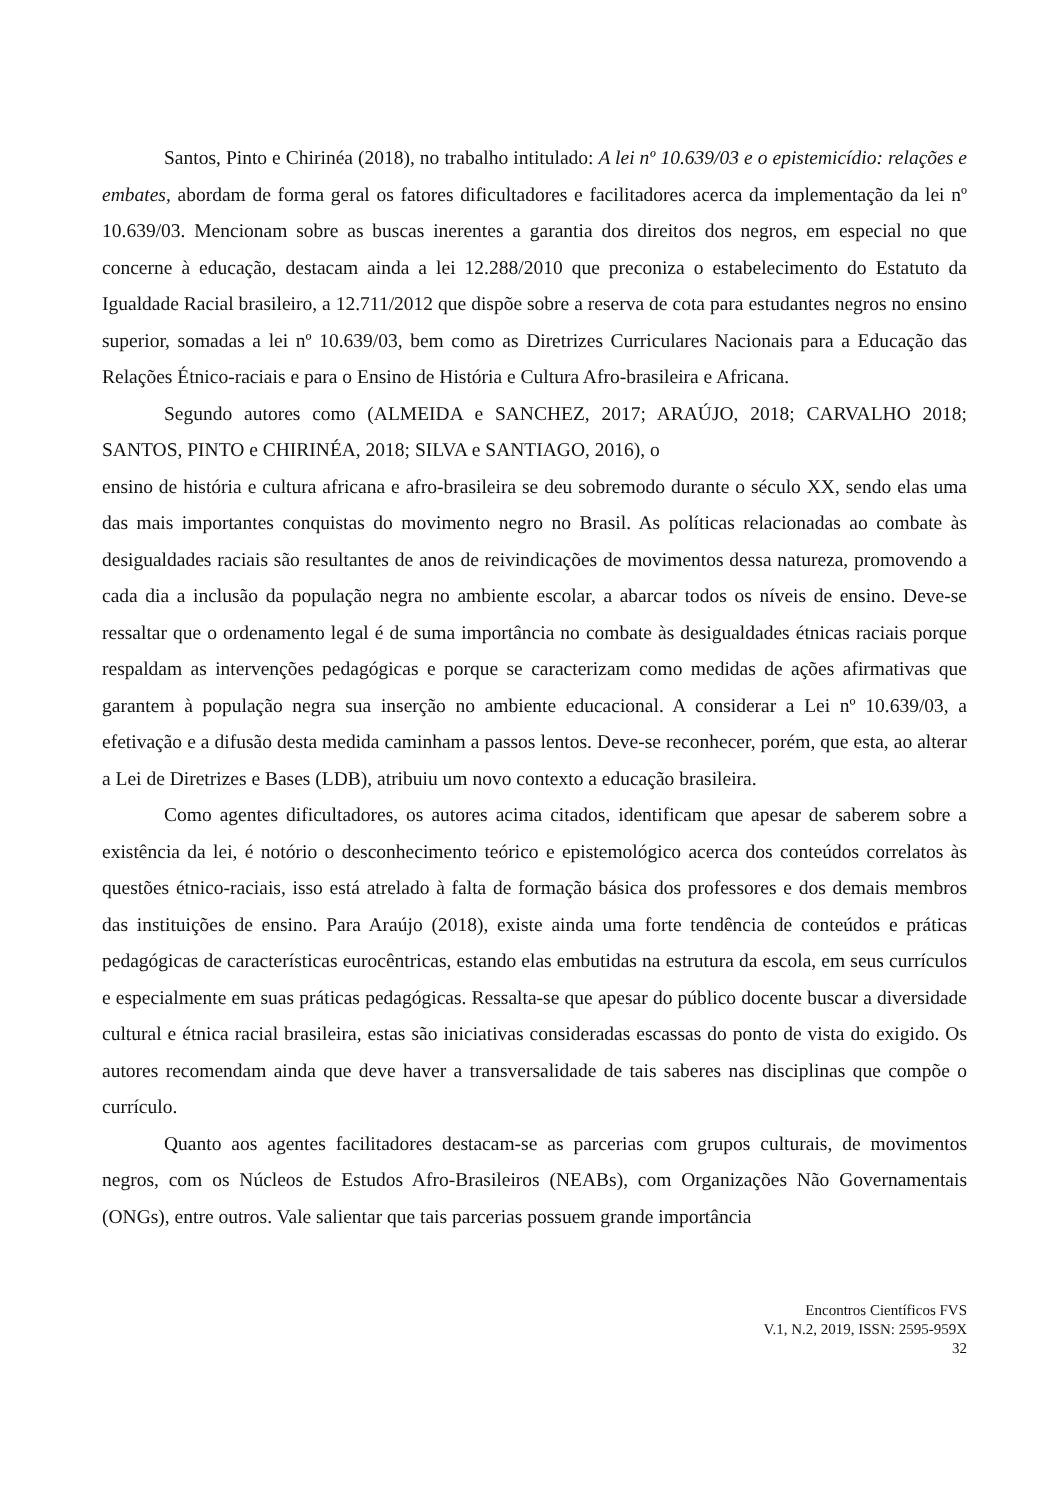Santos, Pinto e Chirinéa (2018), no trabalho intitulado: A lei nº 10.639/03 e o epistemicídio: relações e embates, abordam de forma geral os fatores dificultadores e facilitadores acerca da implementação da lei nº 10.639/03. Mencionam sobre as buscas inerentes a garantia dos direitos dos negros, em especial no que concerne à educação, destacam ainda a lei 12.288/2010 que preconiza o estabelecimento do Estatuto da Igualdade Racial brasileiro, a 12.711/2012 que dispõe sobre a reserva de cota para estudantes negros no ensino superior, somadas a lei nº 10.639/03, bem como as Diretrizes Curriculares Nacionais para a Educação das Relações Étnico-raciais e para o Ensino de História e Cultura Afro-brasileira e Africana.
Segundo autores como (ALMEIDA e SANCHEZ, 2017; ARAÚJO, 2018; CARVALHO 2018; SANTOS, PINTO e CHIRINÉA, 2018; SILVA e SANTIAGO, 2016), o
ensino de história e cultura africana e afro-brasileira se deu sobremodo durante o século XX, sendo elas uma das mais importantes conquistas do movimento negro no Brasil. As políticas relacionadas ao combate às desigualdades raciais são resultantes de anos de reivindicações de movimentos dessa natureza, promovendo a cada dia a inclusão da população negra no ambiente escolar, a abarcar todos os níveis de ensino. Deve-se ressaltar que o ordenamento legal é de suma importância no combate às desigualdades étnicas raciais porque respaldam as intervenções pedagógicas e porque se caracterizam como medidas de ações afirmativas que garantem à população negra sua inserção no ambiente educacional. A considerar a Lei nº 10.639/03, a efetivação e a difusão desta medida caminham a passos lentos. Deve-se reconhecer, porém, que esta, ao alterar a Lei de Diretrizes e Bases (LDB), atribuiu um novo contexto a educação brasileira.
Como agentes dificultadores, os autores acima citados, identificam que apesar de saberem sobre a existência da lei, é notório o desconhecimento teórico e epistemológico acerca dos conteúdos correlatos às questões étnico-raciais, isso está atrelado à falta de formação básica dos professores e dos demais membros das instituições de ensino. Para Araújo (2018), existe ainda uma forte tendência de conteúdos e práticas pedagógicas de características eurocêntricas, estando elas embutidas na estrutura da escola, em seus currículos e especialmente em suas práticas pedagógicas. Ressalta-se que apesar do público docente buscar a diversidade cultural e étnica racial brasileira, estas são iniciativas consideradas escassas do ponto de vista do exigido. Os autores recomendam ainda que deve haver a transversalidade de tais saberes nas disciplinas que compõe o currículo.
Quanto aos agentes facilitadores destacam-se as parcerias com grupos culturais, de movimentos negros, com os Núcleos de Estudos Afro-Brasileiros (NEABs), com Organizações Não Governamentais (ONGs), entre outros. Vale salientar que tais parcerias possuem grande importância
Encontros Científicos FVS
V.1, N.2, 2019, ISSN: 2595-959X
32